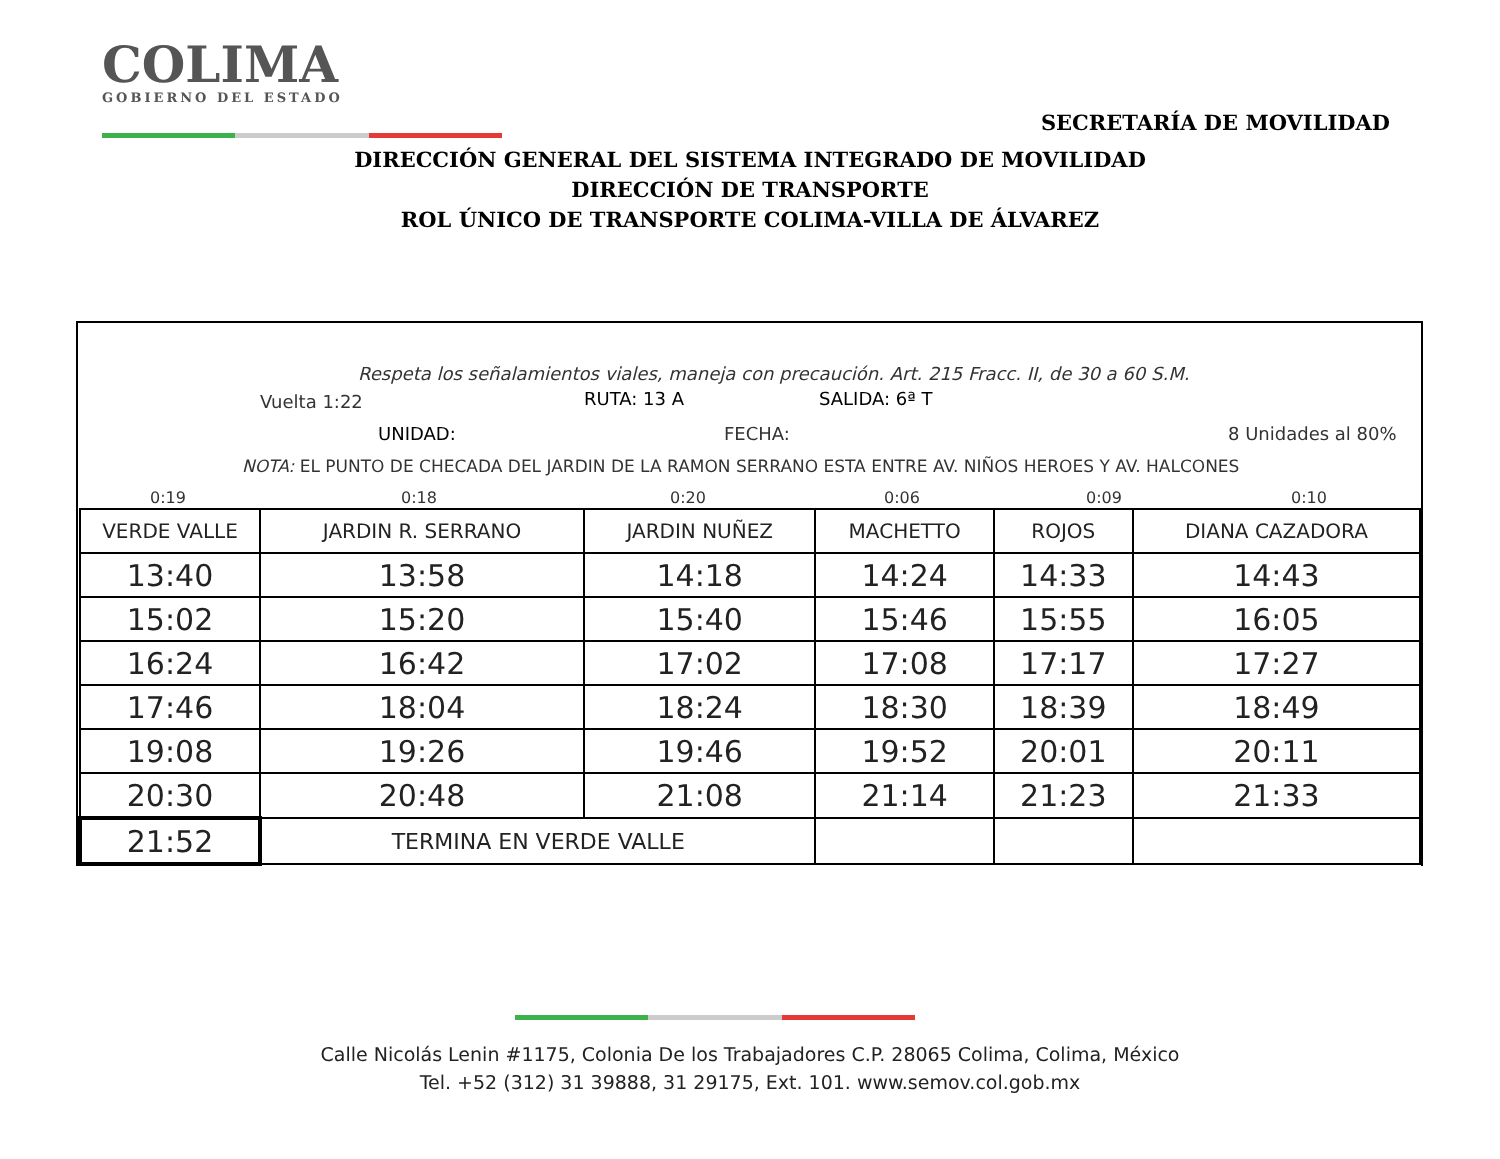COLIMA
GOBIERNO DEL ESTADO
SECRETARÍA DE MOVILIDAD
DIRECCIÓN GENERAL DEL SISTEMA INTEGRADO DE MOVILIDAD
DIRECCIÓN DE TRANSPORTE
ROL ÚNICO DE TRANSPORTE COLIMA-VILLA DE ÁLVAREZ
Respeta los señalamientos viales, maneja con precaución. Art. 215 Fracc. II, de 30 a 60 S.M.
Vuelta 1:22 RUTA: 13 A SALIDA: 6ª T
UNIDAD: FECHA: 8 Unidades al 80%
NOTA: EL PUNTO DE CHECADA DEL JARDIN DE LA RAMON SERRANO ESTA ENTRE AV. NIÑOS HEROES Y AV. HALCONES
0:19 0:18 0:20 0:06 0:09 0:10
| VERDE VALLE | JARDIN R. SERRANO | JARDIN NUÑEZ | MACHETTO | ROJOS | DIANA CAZADORA |
| --- | --- | --- | --- | --- | --- |
| 13:40 | 13:58 | 14:18 | 14:24 | 14:33 | 14:43 |
| 15:02 | 15:20 | 15:40 | 15:46 | 15:55 | 16:05 |
| 16:24 | 16:42 | 17:02 | 17:08 | 17:17 | 17:27 |
| 17:46 | 18:04 | 18:24 | 18:30 | 18:39 | 18:49 |
| 19:08 | 19:26 | 19:46 | 19:52 | 20:01 | 20:11 |
| 20:30 | 20:48 | 21:08 | 21:14 | 21:23 | 21:33 |
| 21:52 | TERMINA EN VERDE VALLE | | | | |
Calle Nicolás Lenin #1175, Colonia De los Trabajadores C.P. 28065 Colima, Colima, México
Tel. +52 (312) 31 39888, 31 29175, Ext. 101. www.semov.col.gob.mx